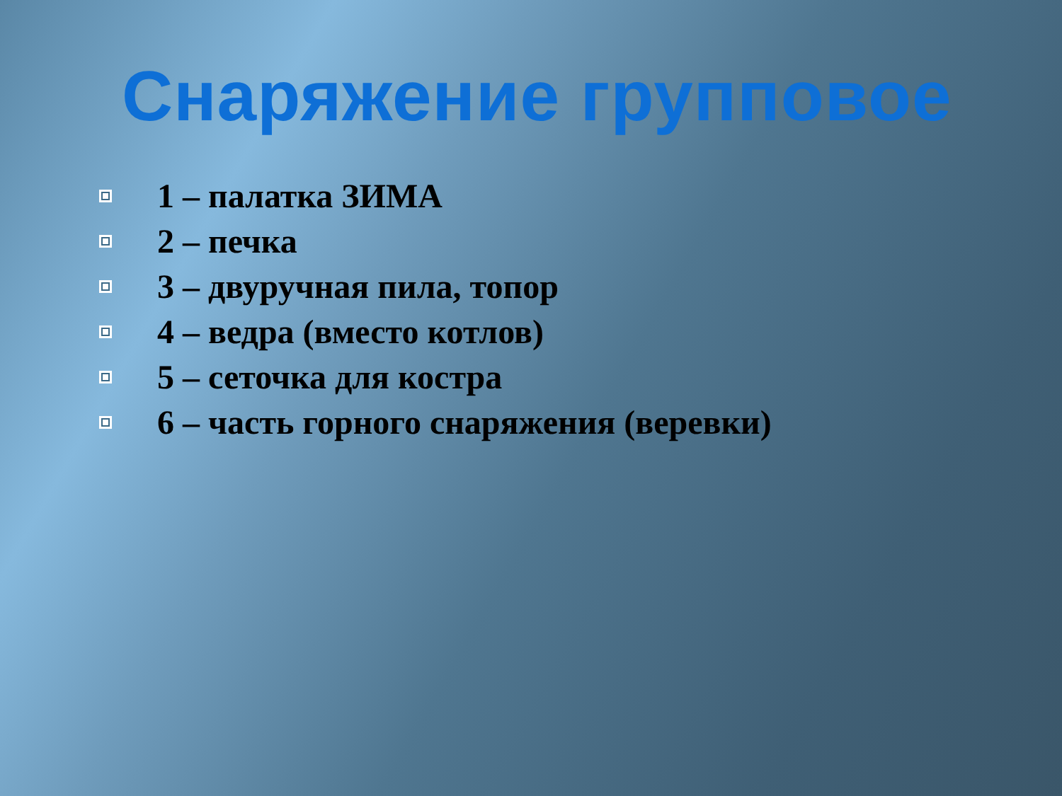Снаряжение групповое
1 – палатка ЗИМА
2 – печка
3 – двуручная пила, топор
4 – ведра (вместо котлов)
5 – сеточка для костра
6 – часть горного снаряжения (веревки)